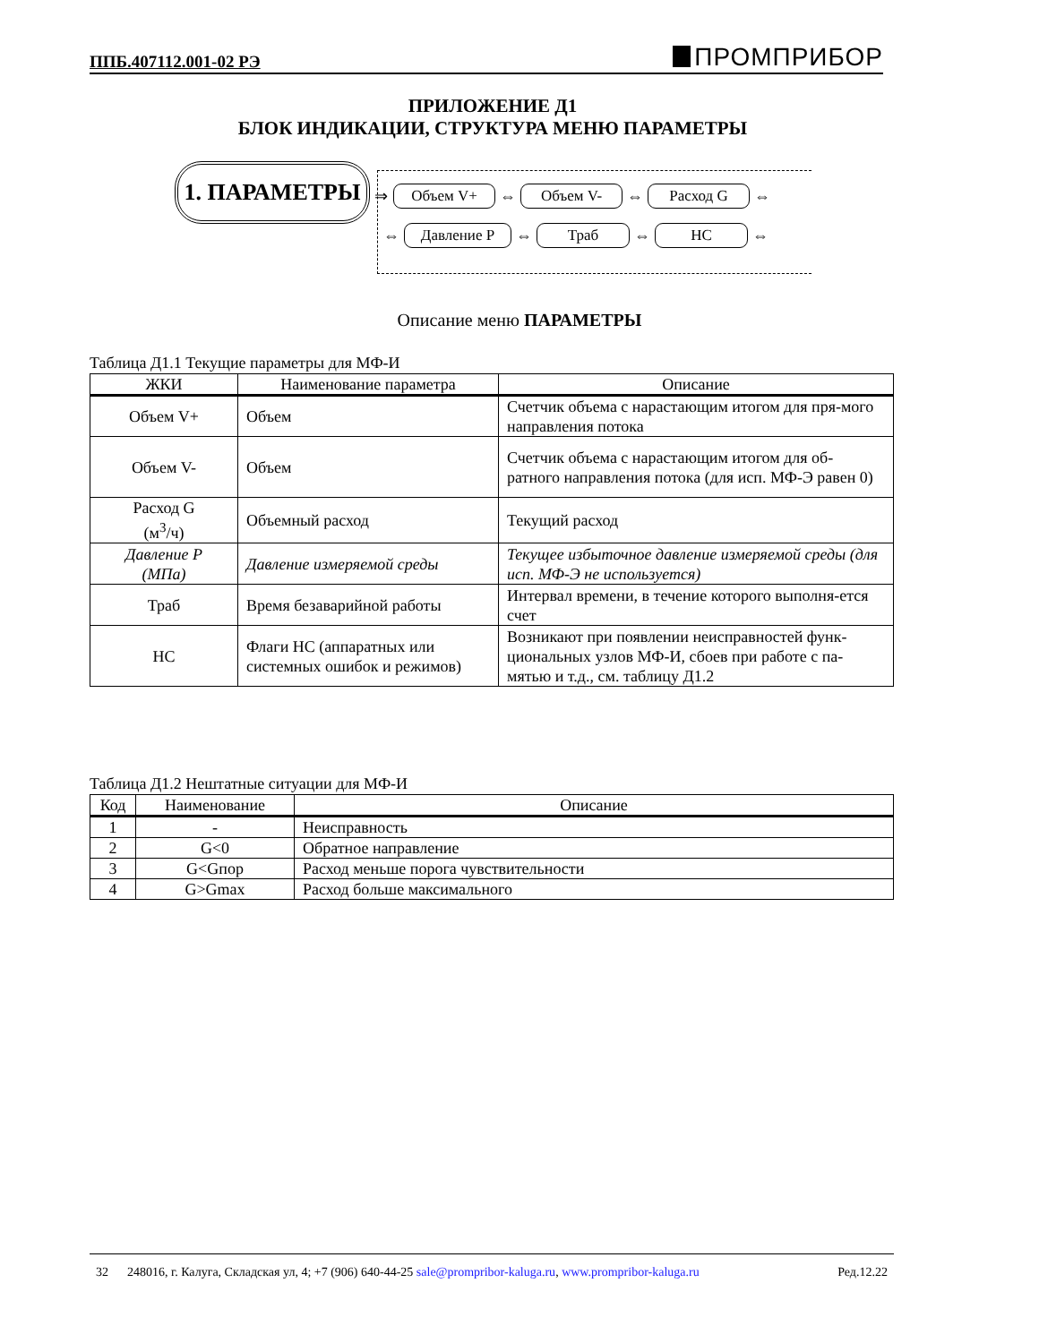ППБ.407112.001-02 РЭ ПРОМПРИБОР
ПРИЛОЖЕНИЕ Д1
БЛОК ИНДИКАЦИИ, СТРУКТУРА МЕНЮ ПАРАМЕТРЫ
1. ПАРАМЕТРЫ
⇒ Объем V+ ⇔ Объем V- ⇔ Расход G ⇔
⇔ Давление Р ⇔ Траб ⇔ НС ⇔
Описание меню ПАРАМЕТРЫ
Таблица Д1.1 Текущие параметры для МФ-И
| ЖКИ | Наименование параметра | Описание |
| --- | --- | --- |
| Объем V+ | Объем | Счетчик объема с нарастающим итогом для пря-мого направления потока |
| Объем V- | Объем | Счетчик объема с нарастающим итогом для об-ратного направления потока (для исп. МФ-Э равен 0) |
| Расход G (м<sup>3</sup>/ч) | Объемный расход | Текущий расход |
| Давление Р (МПа) | Давление измеряемой среды | Текущее избыточное давление измеряемой среды (для исп. МФ-Э не используется) |
| Траб | Время безаварийной работы | Интервал времени, в течение которого выполня-ется счет |
| НС | Флаги НС (аппаратных или системных ошибок и режимов) | Возникают при появлении неисправностей функ-циональных узлов МФ-И, сбоев при работе с па-мятью и т.д., см. таблицу Д1.2 |
Таблица Д1.2 Нештатные ситуации для МФ-И
| Код | Наименование | Описание |
| --- | --- | --- |
| 1 | - | Неисправность |
| 2 | G<0 | Обратное направление |
| 3 | G<Gпор | Расход меньше порога чувствительности |
| 4 | G>Gmax | Расход больше максимального |
32 248016, г. Калуга, Складская ул, 4; +7 (906) 640-44-25 sale@prompribor-kaluga.ru, www.prompribor-kaluga.ru Ред.12.22